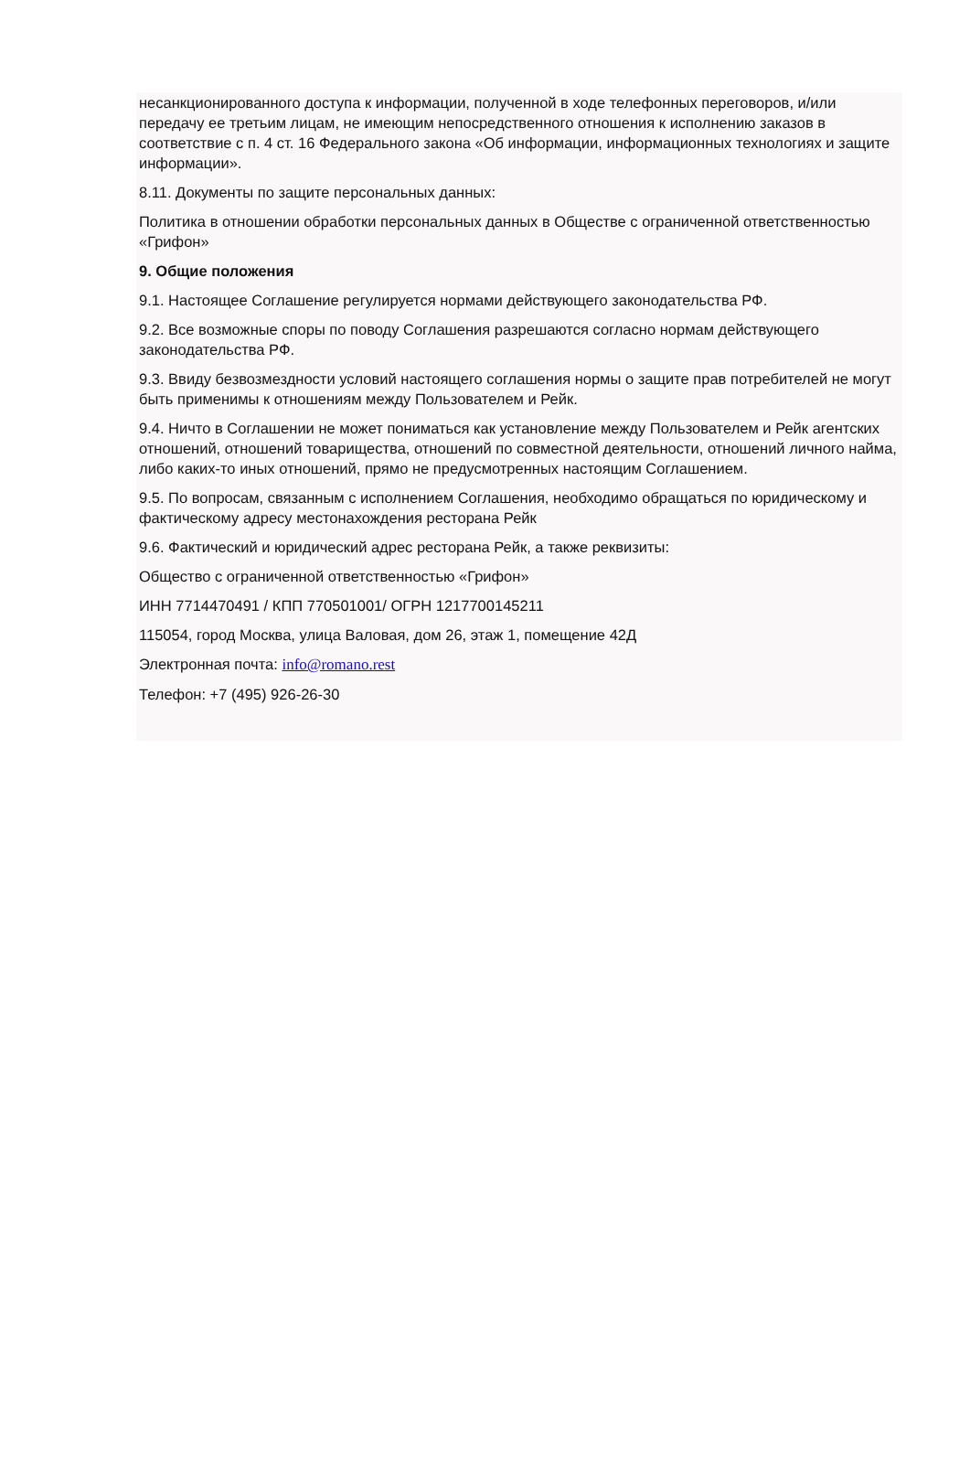несанкционированного доступа к информации, полученной в ходе телефонных переговоров, и/или передачу ее третьим лицам, не имеющим непосредственного отношения к исполнению заказов в соответствие с п. 4 ст. 16 Федерального закона «Об информации, информационных технологиях и защите информации».
8.11. Документы по защите персональных данных:
Политика в отношении обработки персональных данных в Обществе с ограниченной ответственностью «Грифон»
9. Общие положения
9.1. Настоящее Соглашение регулируется нормами действующего законодательства РФ.
9.2. Все возможные споры по поводу Соглашения разрешаются согласно нормам действующего законодательства РФ.
9.3. Ввиду безвозмездности условий настоящего соглашения нормы о защите прав потребителей не могут быть применимы к отношениям между Пользователем и Рейк.
9.4. Ничто в Соглашении не может пониматься как установление между Пользователем и Рейк агентских отношений, отношений товарищества, отношений по совместной деятельности, отношений личного найма, либо каких-то иных отношений, прямо не предусмотренных настоящим Соглашением.
9.5. По вопросам, связанным с исполнением Соглашения, необходимо обращаться по юридическому и фактическому адресу местонахождения ресторана Рейк
9.6. Фактический и юридический адрес ресторана Рейк, а также реквизиты:
Общество с ограниченной ответственностью «Грифон»
ИНН 7714470491 / КПП 770501001/ ОГРН 1217700145211
115054, город Москва, улица Валовая, дом 26, этаж 1, помещение 42Д
Электронная почта: info@romano.rest
Телефон: +7 (495) 926-26-30